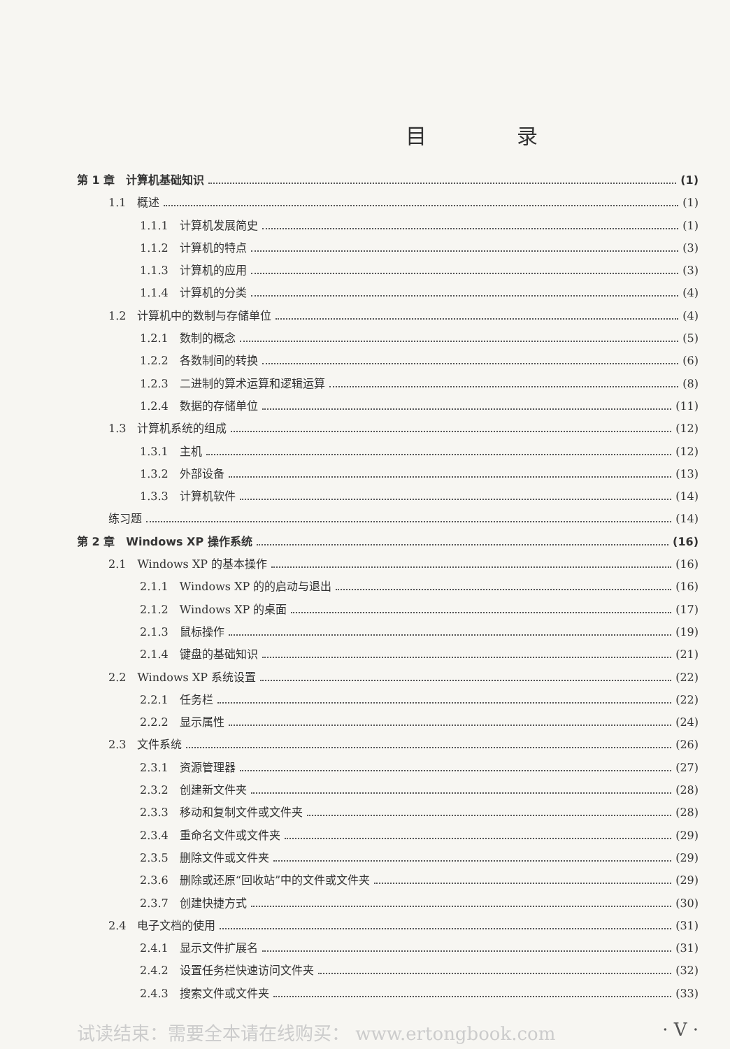目 录
第 1 章　计算机基础知识 (1)
1.1　概述 (1)
1.1.1　计算机发展简史 (1)
1.1.2　计算机的特点 (3)
1.1.3　计算机的应用 (3)
1.1.4　计算机的分类 (4)
1.2　计算机中的数制与存储单位 (4)
1.2.1　数制的概念 (5)
1.2.2　各数制间的转换 (6)
1.2.3　二进制的算术运算和逻辑运算 (8)
1.2.4　数据的存储单位 (11)
1.3　计算机系统的组成 (12)
1.3.1　主机 (12)
1.3.2　外部设备 (13)
1.3.3　计算机软件 (14)
练习题 (14)
第 2 章　Windows XP 操作系统 (16)
2.1　Windows XP 的基本操作 (16)
2.1.1　Windows XP 的的启动与退出 (16)
2.1.2　Windows XP 的桌面 (17)
2.1.3　鼠标操作 (19)
2.1.4　键盘的基础知识 (21)
2.2　Windows XP 系统设置 (22)
2.2.1　任务栏 (22)
2.2.2　显示属性 (24)
2.3　文件系统 (26)
2.3.1　资源管理器 (27)
2.3.2　创建新文件夹 (28)
2.3.3　移动和复制文件或文件夹 (28)
2.3.4　重命名文件或文件夹 (29)
2.3.5　删除文件或文件夹 (29)
2.3.6　删除或还原“回收站”中的文件或文件夹 (29)
2.3.7　创建快捷方式 (30)
2.4　电子文档的使用 (31)
2.4.1　显示文件扩展名 (31)
2.4.2　设置任务栏快速访问文件夹 (32)
2.4.3　搜索文件或文件夹 (33)
试读结束：需要全本请在线购买： www.ertongbook.com · V ·